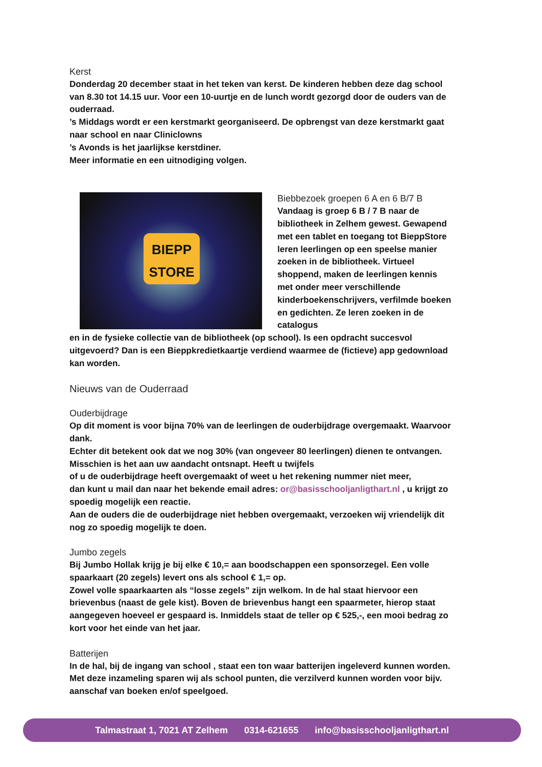Kerst
Donderdag 20 december staat in het teken van kerst. De kinderen hebben deze dag school van 8.30 tot 14.15 uur. Voor een 10-uurtje en de lunch wordt gezorgd door de ouders van de ouderraad.
’s Middags wordt er een kerstmarkt georganiseerd. De opbrengst van deze kerstmarkt gaat naar school en naar Cliniclowns
’s Avonds is het jaarlijkse kerstdiner.
Meer informatie en een uitnodiging volgen.
BIEPP
STORE
Biebbezoek groepen 6 A en 6 B/7 B
Vandaag is groep 6 B / 7 B naar de bibliotheek in Zelhem gewest. Gewapend met een tablet en toegang tot BieppStore leren leerlingen op een speelse manier zoeken in de bibliotheek. Virtueel shoppend, maken de leerlingen kennis met onder meer verschillende kinderboekenschrijvers, verfilmde boeken en gedichten. Ze leren zoeken in de catalogus
en in de fysieke collectie van de bibliotheek (op school). Is een opdracht succesvol uitgevoerd? Dan is een Bieppkredietkaartje verdiend waarmee de (fictieve) app gedownload kan worden.
Nieuws van de Ouderraad
Ouderbijdrage
Op dit moment is voor bijna 70% van de leerlingen de ouderbijdrage overgemaakt. Waarvoor dank.
Echter dit betekent ook dat we nog 30% (van ongeveer 80 leerlingen) dienen te ontvangen. Misschien is het aan uw aandacht ontsnapt. Heeft u twijfels
of u de ouderbijdrage heeft overgemaakt of weet u het rekening nummer niet meer,
dan kunt u mail dan naar het bekende email adres: or@basisschooljanligthart.nl , u krijgt zo spoedig mogelijk een reactie.
Aan de ouders die de ouderbijdrage niet hebben overgemaakt, verzoeken wij vriendelijk dit nog zo spoedig mogelijk te doen.
Jumbo zegels
Bij Jumbo Hollak krijg je bij elke € 10,= aan boodschappen een sponsorzegel. Een volle spaarkaart (20 zegels) levert ons als school € 1,= op.
Zowel volle spaarkaarten als “losse zegels” zijn welkom. In de hal staat hiervoor een brievenbus (naast de gele kist). Boven de brievenbus hangt een spaarmeter, hierop staat aangegeven hoeveel er gespaard is. Inmiddels staat de teller op € 525,-, een mooi bedrag zo kort voor het einde van het jaar.
Batterijen
In de hal, bij de ingang van school , staat een ton waar batterijen ingeleverd kunnen worden.
Met deze inzameling sparen wij als school punten, die verzilverd kunnen worden voor bijv. aanschaf van boeken en/of speelgoed.
Talmastraat 1, 7021 AT Zelhem 0314-621655 info@basisschooljanligthart.nl